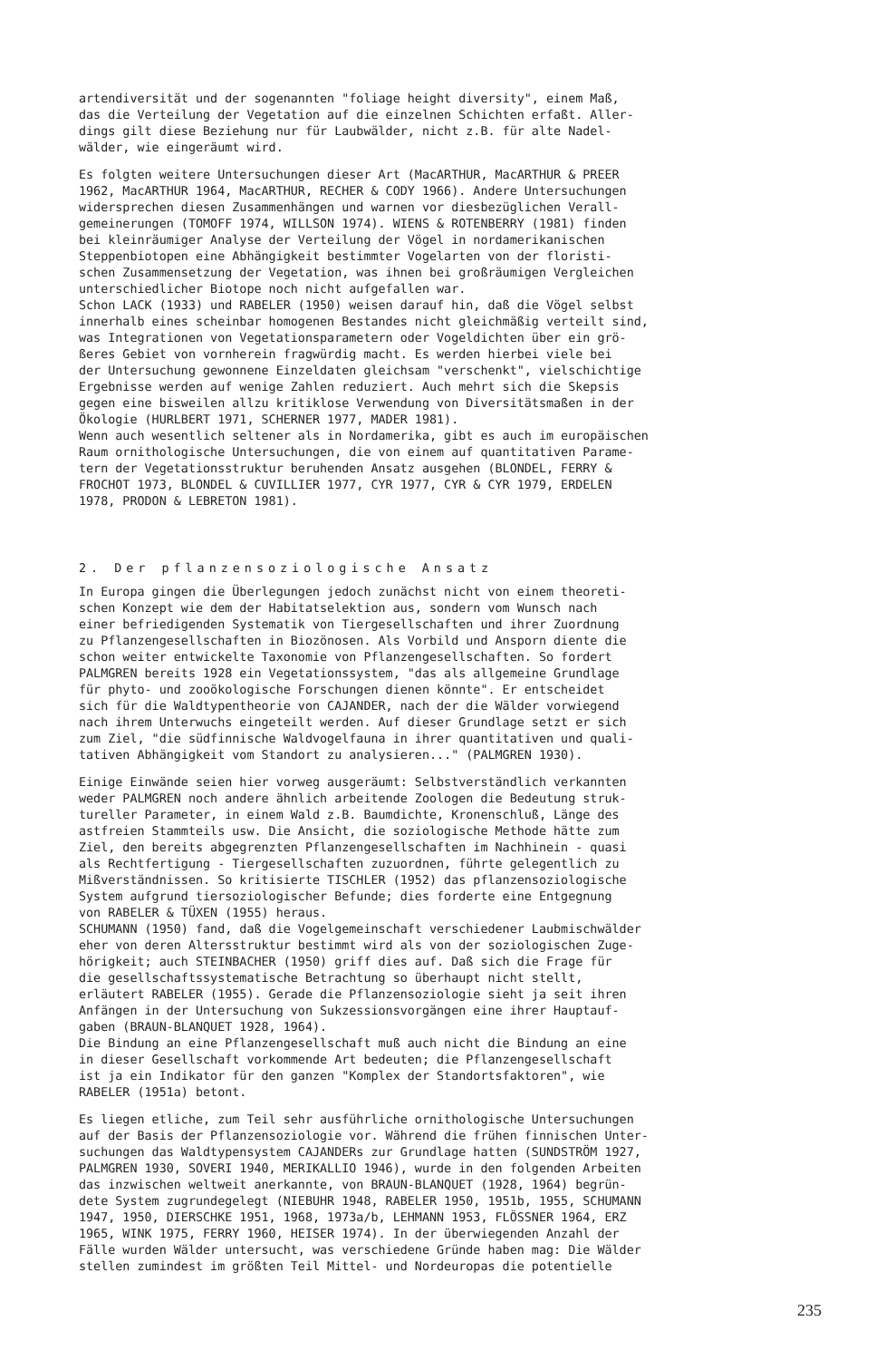artendiversität und der sogenannten "foliage height diversity", einem Maß, das die Verteilung der Vegetation auf die einzelnen Schichten erfaßt. Aller- dings gilt diese Beziehung nur für Laubwälder, nicht z.B. für alte Nadel- wälder, wie eingeräumt wird.
Es folgten weitere Untersuchungen dieser Art (MacARTHUR, MacARTHUR & PREER 1962, MacARTHUR 1964, MacARTHUR, RECHER & CODY 1966). Andere Untersuchungen widersprechen diesen Zusammenhängen und warnen vor diesbezüglichen Verall- gemeinerungen (TOMOFF 1974, WILLSON 1974). WIENS & ROTENBERRY (1981) finden bei kleinräumiger Analyse der Verteilung der Vögel in nordamerikanischen Steppenbiotopen eine Abhängigkeit bestimmter Vogelarten von der floristi- schen Zusammensetzung der Vegetation, was ihnen bei großräumigen Vergleichen unterschiedlicher Biotope noch nicht aufgefallen war.
Schon LACK (1933) und RABELER (1950) weisen darauf hin, daß die Vögel selbst innerhalb eines scheinbar homogenen Bestandes nicht gleichmäßig verteilt sind, was Integrationen von Vegetationsparametern oder Vogeldichten über ein grö- ßeres Gebiet von vornherein fragwürdig macht. Es werden hierbei viele bei der Untersuchung gewonnene Einzeldaten gleichsam "verschenkt", vielschichtige Ergebnisse werden auf wenige Zahlen reduziert. Auch mehrt sich die Skepsis gegen eine bisweilen allzu kritiklose Verwendung von Diversitätsmaßen in der Ökologie (HURLBERT 1971, SCHERNER 1977, MADER 1981).
Wenn auch wesentlich seltener als in Nordamerika, gibt es auch im europäischen Raum ornithologische Untersuchungen, die von einem auf quantitativen Parame- tern der Vegetationsstruktur beruhenden Ansatz ausgehen (BLONDEL, FERRY & FROCHOT 1973, BLONDEL & CUVILLIER 1977, CYR 1977, CYR & CYR 1979, ERDELEN 1978, PRODON & LEBRETON 1981).
2. Der pflanzensoziologische Ansatz
In Europa gingen die Überlegungen jedoch zunächst nicht von einem theoreti- schen Konzept wie dem der Habitatselektion aus, sondern vom Wunsch nach einer befriedigenden Systematik von Tiergesellschaften und ihrer Zuordnung zu Pflanzengesellschaften in Biozönosen. Als Vorbild und Ansporn diente die schon weiter entwickelte Taxonomie von Pflanzengesellschaften. So fordert PALMGREN bereits 1928 ein Vegetationssystem, "das als allgemeine Grundlage für phyto- und zooökologische Forschungen dienen könnte". Er entscheidet sich für die Waldtypentheorie von CAJANDER, nach der die Wälder vorwiegend nach ihrem Unterwuchs eingeteilt werden. Auf dieser Grundlage setzt er sich zum Ziel, "die südfinnische Waldvogelfauna in ihrer quantitativen und quali- tativen Abhängigkeit vom Standort zu analysieren..." (PALMGREN 1930).
Einige Einwände seien hier vorweg ausgeräumt: Selbstverständlich verkannten weder PALMGREN noch andere ähnlich arbeitende Zoologen die Bedeutung struk- tureller Parameter, in einem Wald z.B. Baumdichte, Kronenschluß, Länge des astfreien Stammteils usw. Die Ansicht, die soziologische Methode hätte zum Ziel, den bereits abgegrenzten Pflanzengesellschaften im Nachhinein - quasi als Rechtfertigung - Tiergesellschaften zuzuordnen, führte gelegentlich zu Mißverständnissen. So kritisierte TISCHLER (1952) das pflanzensoziologische System aufgrund tiersoziologischer Befunde; dies forderte eine Entgegnung von RABELER & TÜXEN (1955) heraus.
SCHUMANN (1950) fand, daß die Vogelgemeinschaft verschiedener Laubmischwälder eher von deren Altersstruktur bestimmt wird als von der soziologischen Zuge- hörigkeit; auch STEINBACHER (1950) griff dies auf. Daß sich die Frage für die gesellschaftssystematische Betrachtung so überhaupt nicht stellt, erläutert RABELER (1955). Gerade die Pflanzensoziologie sieht ja seit ihren Anfängen in der Untersuchung von Sukzessionsvorgängen eine ihrer Hauptauf- gaben (BRAUN-BLANQUET 1928, 1964).
Die Bindung an eine Pflanzengesellschaft muß auch nicht die Bindung an eine in dieser Gesellschaft vorkommende Art bedeuten; die Pflanzengesellschaft ist ja ein Indikator für den ganzen "Komplex der Standortsfaktoren", wie RABELER (1951a) betont.
Es liegen etliche, zum Teil sehr ausführliche ornithologische Untersuchungen auf der Basis der Pflanzensoziologie vor. Während die frühen finnischen Unter- suchungen das Waldtypensystem CAJANDERs zur Grundlage hatten (SUNDSTRÖM 1927, PALMGREN 1930, SOVERI 1940, MERIKALLIO 1946), wurde in den folgenden Arbeiten das inzwischen weltweit anerkannte, von BRAUN-BLANQUET (1928, 1964) begrün- dete System zugrundegelegt (NIEBUHR 1948, RABELER 1950, 1951b, 1955, SCHUMANN 1947, 1950, DIERSCHKE 1951, 1968, 1973a/b, LEHMANN 1953, FLÖSSNER 1964, ERZ 1965, WINK 1975, FERRY 1960, HEISER 1974). In der überwiegenden Anzahl der Fälle wurden Wälder untersucht, was verschiedene Gründe haben mag: Die Wälder stellen zumindest im größten Teil Mittel- und Nordeuropas die potentielle
235